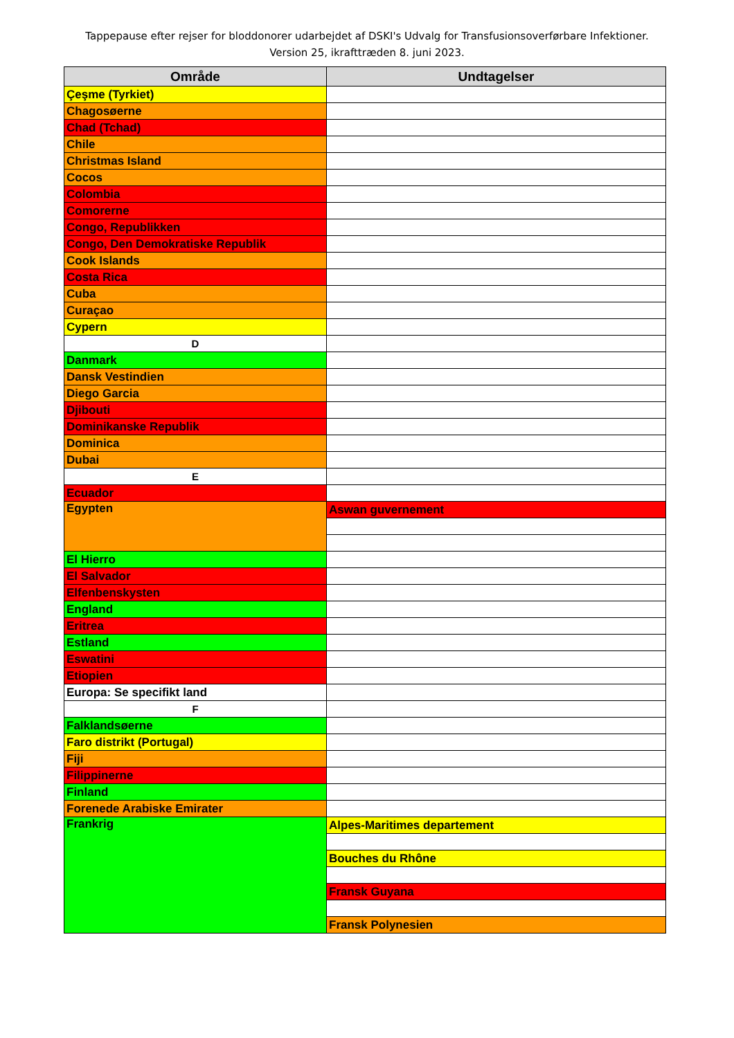Tappepause efter rejser for bloddonorer udarbejdet af DSKI's Udvalg for Transfusionsoverførbare Infektioner.
Version 25, ikrafttræden 8. juni 2023.
| Område | Undtagelser |
| --- | --- |
| Çeşme (Tyrkiet) | |
| Chagosøerne | |
| Chad (Tchad) | |
| Chile | |
| Christmas Island | |
| Cocos | |
| Colombia | |
| Comorerne | |
| Congo, Republikken | |
| Congo, Den Demokratiske Republik | |
| Cook Islands | |
| Costa Rica | |
| Cuba | |
| Curaçao | |
| Cypern | |
| D | |
| Danmark | |
| Dansk Vestindien | |
| Diego Garcia | |
| Djibouti | |
| Dominikanske Republik | |
| Dominica | |
| Dubai | |
| E | |
| Ecuador | |
| Egypten | Aswan guvernement |
| El Hierro | |
| El Salvador | |
| Elfenbenskysten | |
| England | |
| Eritrea | |
| Estland | |
| Eswatini | |
| Etiopien | |
| Europa: Se specifikt land | |
| F | |
| Falklandsøerne | |
| Faro distrikt (Portugal) | |
| Fiji | |
| Filippinerne | |
| Finland | |
| Forenede Arabiske Emirater | |
| Frankrig | Alpes-Maritimes departement |
| | Bouches du Rhône |
| | Fransk Guyana |
| | Fransk Polynesien |